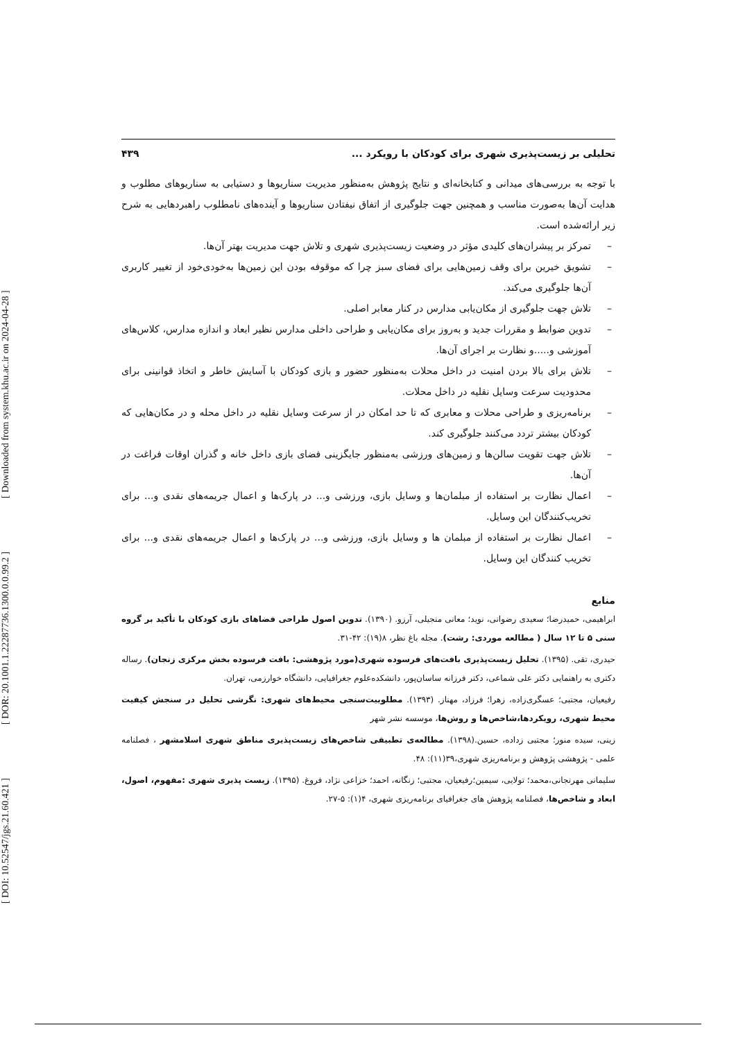[ DOI: 10.52547/jgs.21.60.421 ] [ DOR: 20.1001.1.22287736.1300.0.0.99.2 ] [ Downloaded from system.khu.ac.ir on 2024-04-28 ]
تحلیلی بر زیست‌پذیری شهری برای کودکان با رویکرد ... ۴۳۹
با توجه به بررسی‌های میدانی و کتابخانه‌ای و نتایج پژوهش به‌منظور مدیریت سناریوها و دستیابی به سناریوهای مطلوب و هدایت آن‌ها به‌صورت مناسب و همچنین جهت جلوگیری از اتفاق نیفتادن سناریوها و آینده‌های نامطلوب راهبردهایی به شرح زیر ارائه‌شده است.
– تمرکز بر پیشران‌های کلیدی مؤثر در وضعیت زیست‌پذیری شهری و تلاش جهت مدیریت بهتر آن‌ها.
– تشویق خیرین برای وقف زمین‌هایی برای فضای سبز چرا که موقوفه بودن این زمین‌ها به‌خودی‌خود از تغییر کاربری آن‌ها جلوگیری می‌کند.
– تلاش جهت جلوگیری از مکان‌یابی مدارس در کنار معابر اصلی.
– تدوین ضوابط و مقررات جدید و به‌روز برای مکان‌یابی و طراحی داخلی مدارس نظیر ابعاد و اندازه مدارس، کلاس‌های آموزشی و.....و نظارت بر اجرای آن‌ها.
– تلاش برای بالا بردن امنیت در داخل محلات به‌منظور حضور و بازی کودکان با آسایش خاطر و اتخاذ قوانینی برای محدودیت سرعت وسایل نقلیه در داخل محلات.
– برنامه‌ریزی و طراحی محلات و معابری که تا حد امکان در از سرعت وسایل نقلیه در داخل محله و در مکان‌هایی که کودکان بیشتر تردد می‌کنند جلوگیری کند.
– تلاش جهت تقویت سالن‌ها و زمین‌های ورزشی به‌منظور جایگزینی فضای بازی داخل خانه و گذران اوقات فراغت در آن‌ها.
– اعمال نظارت بر استفاده از مبلمان‌ها و وسایل بازی، ورزشی و... در پارک‌ها و اعمال جریمه‌های نقدی و... برای تخریب‌کنندگان این وسایل.
– اعمال نظارت بر استفاده از مبلمان ها و وسایل بازی، ورزشی و... در پارک‌ها و اعمال جریمه‌های نقدی و... برای تخریب کنندگان این وسایل.
منابع
ابراهیمی، حمیدرضا؛ سعیدی رضوانی، نوید؛ معانی منجیلی، آرزو. (۱۳۹۰). تدوین اصول طراحی فضاهای بازی کودکان با تأکید بر گروه سنی ۵ تا ۱۲ سال ( مطالعه موردی: رشت). مجله باغ نظر، ۸(۱۹): ۴۲-۳۱.
حیدری، تقی. (۱۳۹۵). تحلیل زیست‌پذیری بافت‌های فرسوده شهری(مورد پژوهشی: بافت فرسوده بخش مرکزی زنجان). رساله دکتری به راهنمایی دکتر علی شماعی، دکتر فرزانه ساسان‌پور، دانشکده‌علوم جغرافیایی، دانشگاه خوارزمی، تهران.
رفیعیان، مجتبی؛ عسگری‌زاده، زهرا؛ فرزاد، مهناز. (۱۳۹۳). مطلوبیت‌سنجی محیط‌های شهری: نگرشی تحلیل در سنجش کیفیت محیط شهری، رویکردها،شاخص‌ها و روش‌ها، موسسه نشر شهر
زینی، سیده منور؛ مجتبی زداده، حسین.(۱۳۹۸). مطالعه‌ی تطبیقی شاخص‌های زیست‌پذیری مناطق شهری اسلامشهر ، فصلنامه علمی - پژوهشی پژوهش و برنامه‌ریزی شهری،۳۹(۱۱): ۴۸.
سلیمانی مهرنجانی،محمد؛ تولایی، سیمین؛رفیعیان، مجتبی؛ زنگانه، احمد؛ خزاعی نژاد، فروغ. (۱۳۹۵). زیست پذیری شهری :مفهوم، اصول، ابعاد و شاخص‌ها، فصلنامه پژوهش های جغرافیای برنامه‌ریزی شهری، ۴(۱): ۵-۲۷.